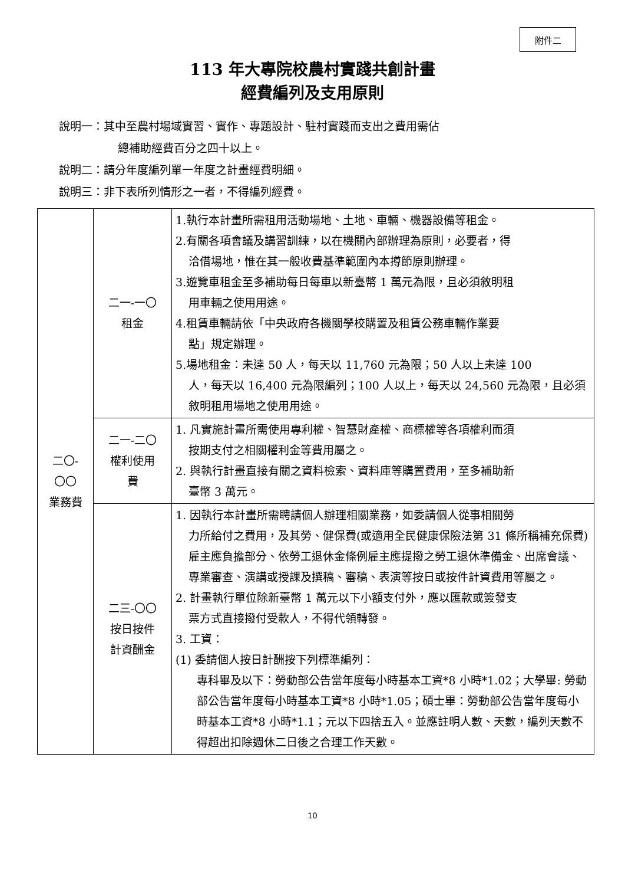附件二
113 年大專院校農村實踐共創計畫
經費編列及支用原則
說明一：其中至農村場域實習、實作、專題設計、駐村實踐而支出之費用需佔
總補助經費百分之四十以上。
說明二：請分年度編列單一年度之計畫經費明細。
說明三：非下表所列情形之一者，不得編列經費。
| 二〇- 〇〇 業務費 | 二一-一〇 租金 | 1.執行本計畫所需租用活動場地、土地、車輛、機器設備等租金。 2.有關各項會議及講習訓練，以在機關內部辦理為原則，必要者，得 洽借場地，惟在其一般收費基準範圍內本撙節原則辦理。 3.遊覽車租金至多補助每日每車以新臺幣 1 萬元為限，且必須敘明租 用車輛之使用用途。 4.租賃車輛請依「中央政府各機關學校購置及租賃公務車輛作業要 點」規定辦理。 5.場地租金：未達 50 人，每天以 11,760 元為限；50 人以上未達 100 人，每天以 16,400 元為限編列；100 人以上，每天以 24,560 元為限，且必須敘明租用場地之使用用途。 |
| | 二一-二〇 權利使用 費 | 1. 凡實施計畫所需使用專利權、智慧財產權、商標權等各項權利而須 按期支付之相關權利金等費用屬之。 2. 與執行計畫直接有關之資料檢索、資料庫等購置費用，至多補助新 臺幣 3 萬元。 |
| | 二三-〇〇 按日按件 計資酬金 | 1. 因執行本計畫所需聘請個人辦理相關業務，如委請個人從事相關勞 力所給付之費用，及其勞、健保費(或適用全民健康保險法第 31 條所稱補充保費)雇主應負擔部分、依勞工退休金條例雇主應提撥之勞工退休準備金、出席會議、專業審查、演講或授課及撰稿、審稿、表演等按日或按件計資費用等屬之。 2. 計畫執行單位除新臺幣 1 萬元以下小額支付外，應以匯款或簽發支 票方式直接撥付受款人，不得代領轉發。 3. 工資： (1) 委請個人按日計酬按下列標準編列： 專科畢及以下：勞動部公告當年度每小時基本工資*8 小時*1.02；大學畢: 勞動部公告當年度每小時基本工資*8 小時*1.05；碩士畢：勞動部公告當年度每小時基本工資*8 小時*1.1；元以下四捨五入。並應註明人數、天數，編列天數不得超出扣除週休二日後之合理工作天數。 |
10